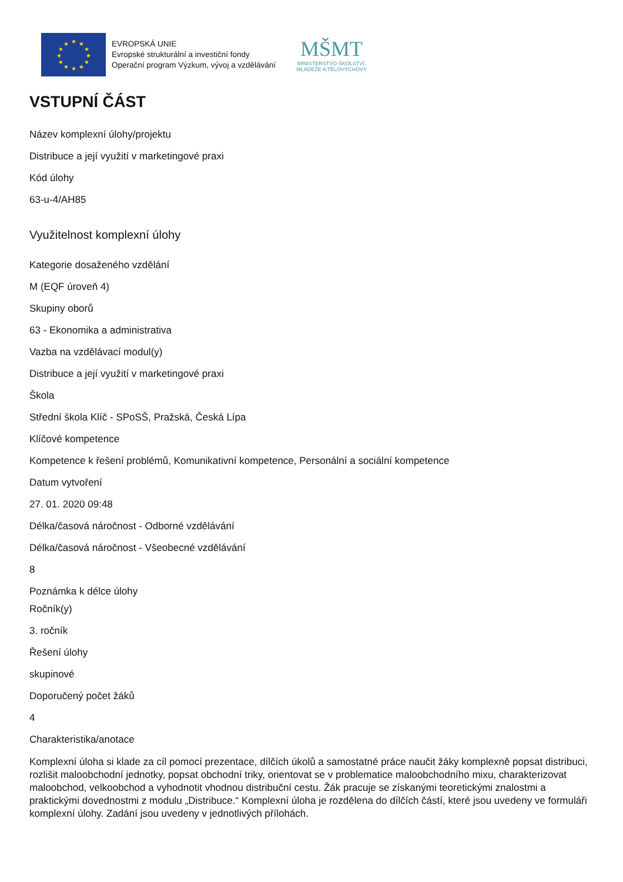★
★
★
★
★
★
★
★
★
★
★
★
EVROPSKÁ UNIE
Evropské strukturální a investiční fondy
Operační program Výzkum, vývoj a vzdělávání
MŠMT
MINISTERSTVO ŠKOLSTVÍ,
MLÁDEŽE A TĚLOVÝCHOVY
VSTUPNÍ ČÁST
Název komplexní úlohy/projektu
Distribuce a její využití v marketingové praxi
Kód úlohy
63-u-4/AH85
Využitelnost komplexní úlohy
Kategorie dosaženého vzdělání
M (EQF úroveň 4)
Skupiny oborů
63 - Ekonomika a administrativa
Vazba na vzdělávací modul(y)
Distribuce a její využití v marketingové praxi
Škola
Střední škola Klíč - SPoSŠ, Pražská, Česká Lípa
Klíčové kompetence
Kompetence k řešení problémů, Komunikativní kompetence, Personální a sociální kompetence
Datum vytvoření
27. 01. 2020 09:48
Délka/časová náročnost - Odborné vzdělávání
Délka/časová náročnost - Všeobecné vzdělávání
8
Poznámka k délce úlohy
Ročník(y)
3. ročník
Řešení úlohy
skupinové
Doporučený počet žáků
4
Charakteristika/anotace
Komplexní úloha si klade za cíl pomocí prezentace, dílčích úkolů a samostatné práce naučit žáky komplexně popsat distribuci, rozlišit maloobchodní jednotky, popsat obchodní triky, orientovat se v problematice maloobchodního mixu, charakterizovat maloobchod, velkoobchod a vyhodnotit vhodnou distribuční cestu. Žák pracuje se získanými teoretickými znalostmi a praktickými dovednostmi z modulu „Distribuce.“ Komplexní úloha je rozdělena do dílčích částí, které jsou uvedeny ve formuláři komplexní úlohy. Zadání jsou uvedeny v jednotlivých přílohách.